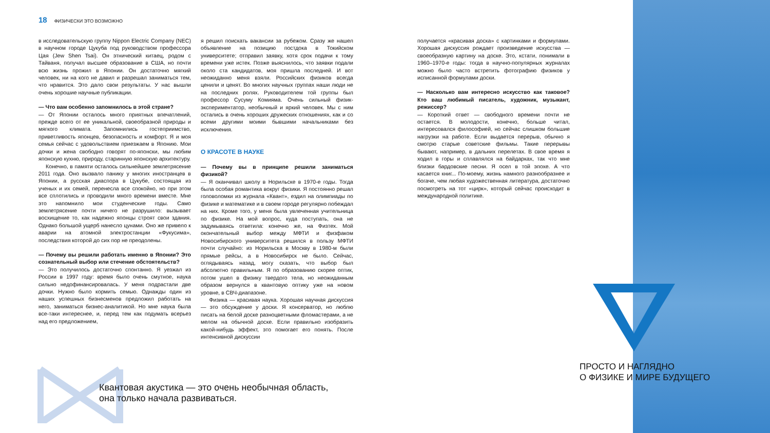18 ФИЗИЧЕСКИ ЭТО ВОЗМОЖНО
в исследовательскую группу Nippon Electric Company (NEC) в научном городе Цукуба под руководством профессора Цая (Jew Shen Tsai). Он этнический китаец, родом с Тайваня, получал высшее образование в США, но почти всю жизнь прожил в Японии. Он достаточно мягкий человек, ни на кого не давил и разрешал заниматься тем, что нравится. Это дало свои результаты. У нас вышли очень хорошие научные публикации.
— Что вам особенно запомнилось в этой стране?
— От Японии осталось много приятных впечатлений, прежде всего от ее уникальной, своеобразной природы и мягкого климата. Запомнились гостеприимство, приветливость японцев, безопасность и комфорт. Я и моя семья сейчас с удовольствием приезжаем в Японию. Мои дочки и жена свободно говорят по-японски, мы любим японскую кухню, природу, старинную японскую архитектуру.
Конечно, в памяти осталось сильнейшее землетрясение 2011 года. Оно вызвало панику у многих иностранцев в Японии, а русская диаспора в Цукубе, состоящая из ученых и их семей, перенесла все спокойно, но при этом все сплотились и проводили много времени вместе. Мне это напомнило мои студенческие годы. Само землетрясение почти ничего не разрушило: вызывает восхищение то, как надежно японцы строят свои здания. Однако большой ущерб нанесло цунами. Оно же привело к аварии на атомной электростанции «Фукусима», последствия которой до сих пор не преодолены.
— Почему вы решили работать именно в Японии? Это сознательный выбор или стечение обстоятельств?
— Это получилось достаточно спонтанно. Я уезжал из России в 1997 году: время было очень смутное, наука сильно недофинансировалась. У меня подрастали две дочки. Нужно было кормить семью. Однажды один из наших успешных бизнесменов предложил работать на него, заниматься бизнес-аналитикой. Но мне наука была все-таки интереснее, и, перед тем как подумать всерьез над его предложением,
я решил поискать вакансии за рубежом. Сразу же нашел объявление на позицию постдока в Токийском университете; отправил заявку, хотя срок подачи к тому времени уже истек. Позже выяснилось, что заявки подали около ста кандидатов, моя пришла последней. И вот неожиданно меня взяли. Российских физиков всегда ценили и ценят. Во многих научных группах наши люди не на последних ролях. Руководителем той группы был профессор Сусуму Комияма. Очень сильный физик-экспериментатор, необычный и яркий человек. Мы с ним остались в очень хороших дружеских отношениях, как и со всеми другими моими бывшими начальниками без исключения.
О КРАСОТЕ В НАУКЕ
— Почему вы в принципе решили заниматься физикой?
— Я оканчивал школу в Норильске в 1970-е годы. Тогда была особая романтика вокруг физики. Я постоянно решал головоломки из журнала «Квант», ездил на олимпиады по физике и математике и в своем городе регулярно побеждал на них. Кроме того, у меня была увлеченная учительница по физике. На мой вопрос, куда поступать, она не задумываясь ответила: конечно же, на Физтех. Мой окончательный выбор между МФТИ и физфаком Новосибирского университета решился в пользу МФТИ почти случайно: из Норильска в Москву в 1980-м были прямые рейсы, а в Новосибирск не было. Сейчас, оглядываясь назад, могу сказать, что выбор был абсолютно правильным. Я по образованию скорее оптик, потом ушел в физику твердого тела, но неожиданным образом вернулся в квантовую оптику уже на новом уровне, в СВЧ-диапазоне.
Физика — красивая наука. Хорошая научная дискуссия — это обсуждение у доски. Я консерватор, но люблю писать на белой доске разноцветными фломастерами, а не мелом на обычной доске. Если правильно изобразить какой-нибудь эффект, это помогает его понять. После интенсивной дискуссии
получается «красивая доска» с картинками и формулами. Хорошая дискуссия рождает произведение искусства — своеобразную картину на доске. Это, кстати, понимали в 1960–1970-е годы: тогда в научно-популярных журналах можно было часто встретить фотографию физиков у исписанной формулами доски.
— Насколько вам интересно искусство как таковое? Кто ваш любимый писатель, художник, музыкант, режиссер?
— Короткий ответ — свободного времени почти не остается. В молодости, конечно, больше читал, интересовался философией, но сейчас слишком большие нагрузки на работе. Если выдается перерыв, обычно я смотрю старые советские фильмы. Такие перерывы бывают, например, в дальних перелетах. В свое время я ходил в горы и сплавлялся на байдарках, так что мне близки бардовские песни. Я осел в той эпохе. А что касается книг... По-моему, жизнь намного разнообразнее и богаче, чем любая художественная литература, достаточно посмотреть на тот «цирк», который сейчас происходит в международной политике.
Квантовая акустика — это очень необычная область,
она только начала развиваться.
ПРОСТО И НАГЛЯДНО
О ФИЗИКЕ И МИРЕ БУДУЩЕГО